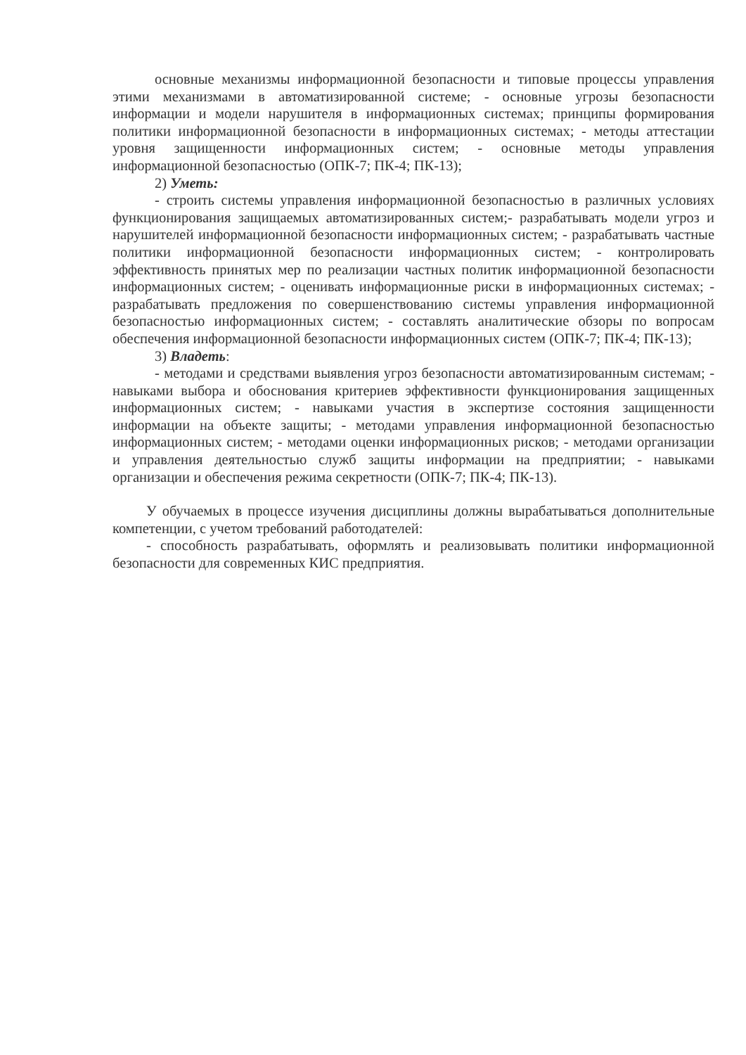основные механизмы информационной безопасности и типовые процессы управления этими механизмами в автоматизированной системе; - основные угрозы безопасности информации и модели нарушителя в информационных системах; принципы формирования политики информационной безопасности в информационных системах; - методы аттестации уровня защищенности информационных систем; - основные методы управления информационной безопасностью (ОПК-7; ПК-4; ПК-13);
2) Уметь:
- строить системы управления информационной безопасностью в различных условиях функционирования защищаемых автоматизированных систем;- разрабатывать модели угроз и нарушителей информационной безопасности информационных систем; - разрабатывать частные политики информационной безопасности информационных систем; - контролировать эффективность принятых мер по реализации частных политик информационной безопасности информационных систем; - оценивать информационные риски в информационных системах; - разрабатывать предложения по совершенствованию системы управления информационной безопасностью информационных систем; - составлять аналитические обзоры по вопросам обеспечения информационной безопасности информационных систем (ОПК-7; ПК-4; ПК-13);
3) Владеть:
- методами и средствами выявления угроз безопасности автоматизированным системам; - навыками выбора и обоснования критериев эффективности функционирования защищенных информационных систем; - навыками участия в экспертизе состояния защищенности информации на объекте защиты; - методами управления информационной безопасностью информационных систем; - методами оценки информационных рисков; - методами организации и управления деятельностью служб защиты информации на предприятии; - навыками организации и обеспечения режима секретности (ОПК-7; ПК-4; ПК-13).
У обучаемых в процессе изучения дисциплины должны вырабатываться дополнительные компетенции, с учетом требований работодателей:
- способность разрабатывать, оформлять и реализовывать политики информационной безопасности для современных КИС предприятия.